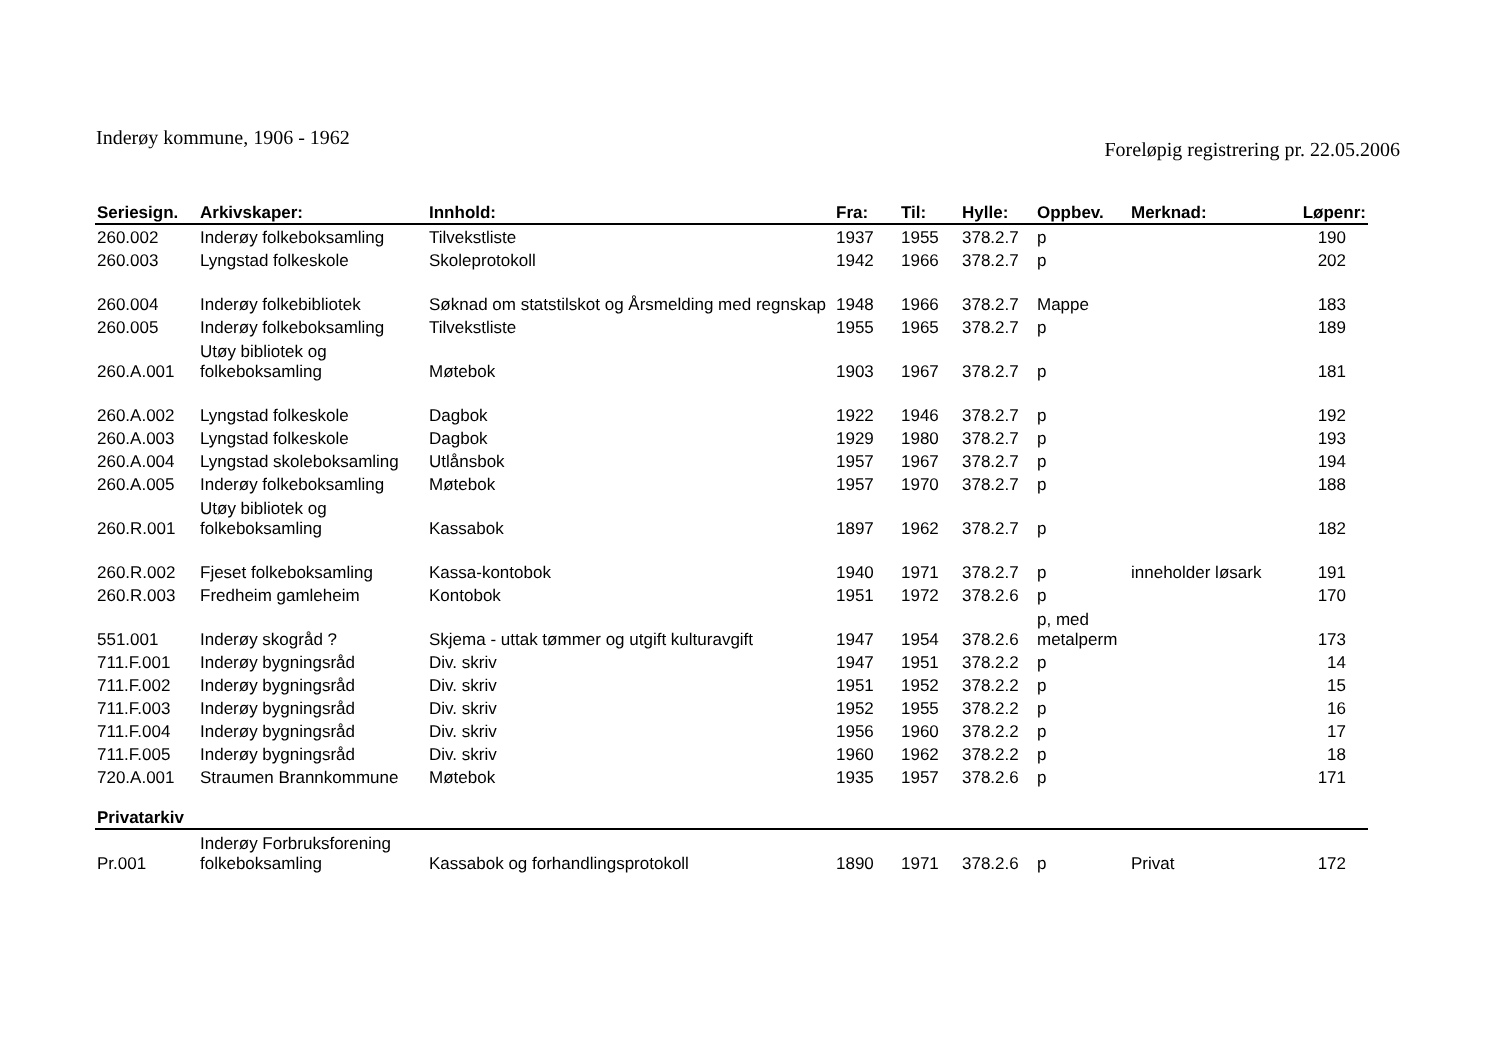Inderøy kommune, 1906 - 1962
Foreløpig registrering pr. 22.05.2006
| Seriesign. | Arkivskaper: | Innhold: | Fra: | Til: | Hylle: | Oppbev. | Merknad: | Løpenr: |
| --- | --- | --- | --- | --- | --- | --- | --- | --- |
| 260.002 | Inderøy folkeboksamling | Tilvekstliste | 1937 | 1955 | 378.2.7 | p | | 190 |
| 260.003 | Lyngstad folkeskole | Skoleprotokoll | 1942 | 1966 | 378.2.7 | p | | 202 |
| 260.004 | Inderøy folkebibliotek | Søknad om statstilskot og Årsmelding med regnskap | 1948 | 1966 | 378.2.7 | Mappe | | 183 |
| 260.005 | Inderøy folkeboksamling | Tilvekstliste | 1955 | 1965 | 378.2.7 | p | | 189 |
| 260.A.001 | Utøy bibliotek og folkeboksamling | Møtebok | 1903 | 1967 | 378.2.7 | p | | 181 |
| 260.A.002 | Lyngstad folkeskole | Dagbok | 1922 | 1946 | 378.2.7 | p | | 192 |
| 260.A.003 | Lyngstad folkeskole | Dagbok | 1929 | 1980 | 378.2.7 | p | | 193 |
| 260.A.004 | Lyngstad skoleboksamling | Utlånsbok | 1957 | 1967 | 378.2.7 | p | | 194 |
| 260.A.005 | Inderøy folkeboksamling | Møtebok | 1957 | 1970 | 378.2.7 | p | | 188 |
| 260.R.001 | Utøy bibliotek og folkeboksamling | Kassabok | 1897 | 1962 | 378.2.7 | p | | 182 |
| 260.R.002 | Fjeset folkeboksamling | Kassa-kontobok | 1940 | 1971 | 378.2.7 | p | inneholder løsark | 191 |
| 260.R.003 | Fredheim gamleheim | Kontobok | 1951 | 1972 | 378.2.6 | p | | 170 |
| 551.001 | Inderøy skogråd ? | Skjema - uttak tømmer og utgift kulturavgift | 1947 | 1954 | 378.2.6 | p, med metalperm | | 173 |
| 711.F.001 | Inderøy bygningsråd | Div. skriv | 1947 | 1951 | 378.2.2 | p | | 14 |
| 711.F.002 | Inderøy bygningsråd | Div. skriv | 1951 | 1952 | 378.2.2 | p | | 15 |
| 711.F.003 | Inderøy bygningsråd | Div. skriv | 1952 | 1955 | 378.2.2 | p | | 16 |
| 711.F.004 | Inderøy bygningsråd | Div. skriv | 1956 | 1960 | 378.2.2 | p | | 17 |
| 711.F.005 | Inderøy bygningsråd | Div. skriv | 1960 | 1962 | 378.2.2 | p | | 18 |
| 720.A.001 | Straumen Brannkommune | Møtebok | 1935 | 1957 | 378.2.6 | p | | 171 |
| Privatarkiv | | | | | | | | |
| Pr.001 | Inderøy Forbruksforening folkeboksamling | Kassabok og forhandlingsprotokoll | 1890 | 1971 | 378.2.6 | p | Privat | 172 |